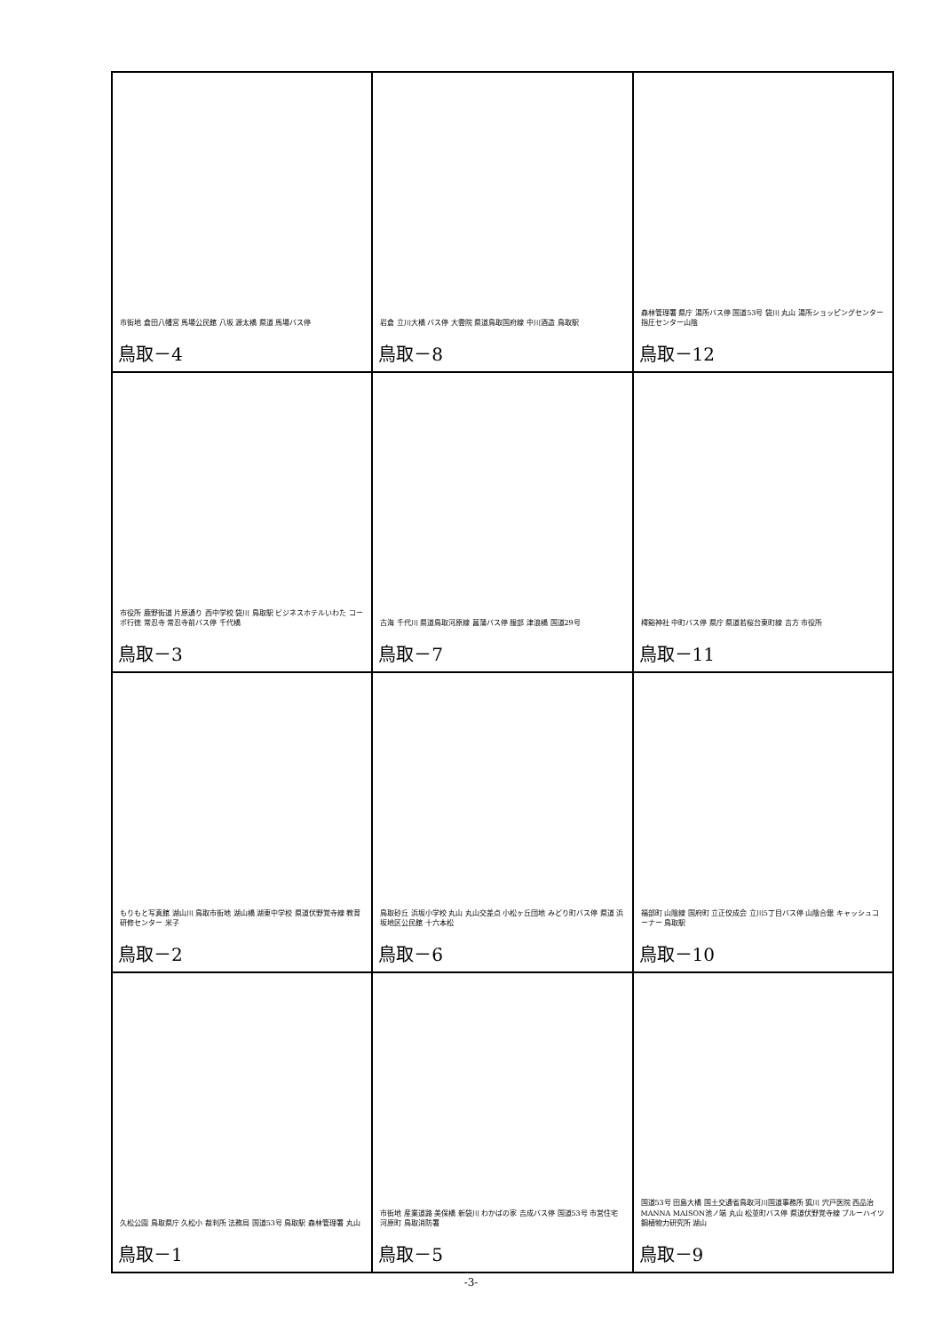| 市街地 倉田八幡宮 馬場公民館 八坂 源太橋 県道 馬場バス停 鳥取－4 | 岩倉 立川大橋 バス停 大雲院 県道鳥取国府線 中川酒造 鳥取駅 鳥取－8 | 森林管理署 県庁 湯所バス停 国道53号 袋川 丸山 湯所ショッピングセンター 指圧センター山陰 鳥取－12 |
| 市役所 鹿野街道 片原通り 西中学校 袋川 鳥取駅 ビジネスホテルいわた コーポ行徳 常忍寺 常忍寺前バス停 千代橋 鳥取－3 | 古海 千代川 県道鳥取河原線 菖蒲バス停 服部 津浪橋 国道29号 鳥取－7 | 樗谿神社 中町バス停 県庁 県道若桜台東町線 吉方 市役所 鳥取－11 |
| もりもと写真館 湖山川 鳥取市街地 湖山橋 湖東中学校 県道伏野覚寺線 教育研修センター 米子 鳥取－2 | 鳥取砂丘 浜坂小学校 丸山 丸山交差点 小松ヶ丘団地 みどり町バス停 県道 浜坂地区公民館 十六本松 鳥取－6 | 福部町 山陰線 国府町 立正佼成会 立川5丁目バス停 山陰合銀 キャッシュコーナー 鳥取駅 鳥取－10 |
| 久松公園 鳥取県庁 久松小 裁判所 法務局 国道53号 鳥取駅 森林管理署 丸山 鳥取－1 | 市街地 産業道路 美保橋 新袋川 わかばの家 吉成バス停 国道53号 市営住宅 河原町 鳥取消防署 鳥取－5 | 国道53号 田島大橋 国土交通省鳥取河川国道事務所 狐川 宍戸医院 西品治 MANNA MAISON池ノ端 丸山 松並町バス停 県道伏野覚寺線 ブルーハイツ 鋼植物力研究所 湖山 鳥取－9 |
-3-